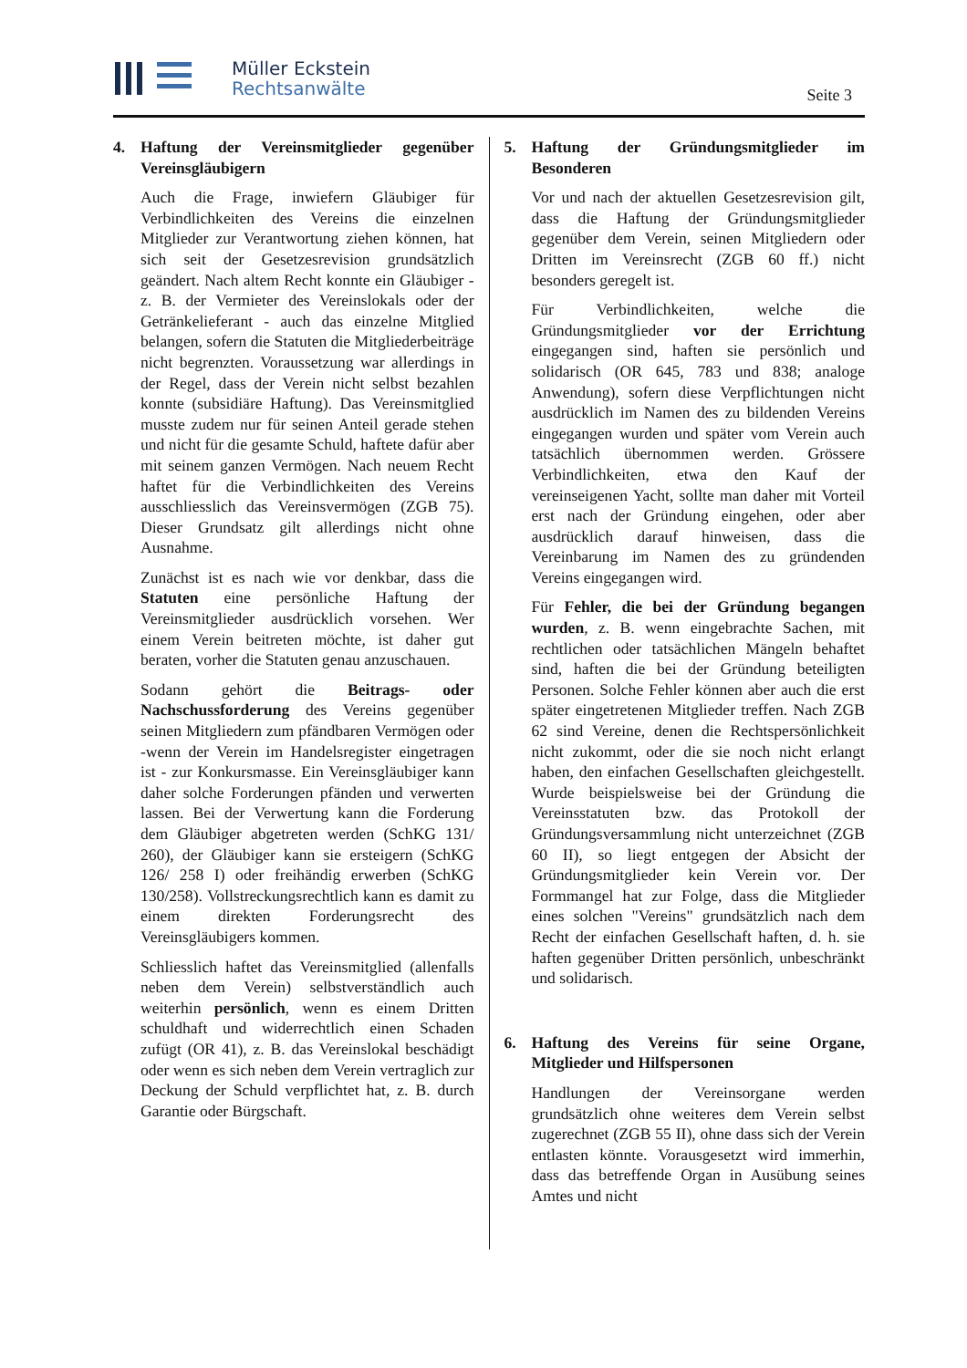Müller Eckstein
Rechtsanwälte
Seite 3
4. Haftung der Vereinsmitglieder gegenüber Vereinsgläubigern
Auch die Frage, inwiefern Gläubiger für Verbindlichkeiten des Vereins die einzelnen Mitglieder zur Verantwortung ziehen können, hat sich seit der Gesetzesrevision grundsätzlich geändert. Nach altem Recht konnte ein Gläubiger - z. B. der Vermieter des Vereinslokals oder der Getränkelieferant - auch das einzelne Mitglied belangen, sofern die Statuten die Mitgliederbeiträge nicht begrenzten. Voraussetzung war allerdings in der Regel, dass der Verein nicht selbst bezahlen konnte (subsidiäre Haftung). Das Vereinsmitglied musste zudem nur für seinen Anteil gerade stehen und nicht für die gesamte Schuld, haftete dafür aber mit seinem ganzen Vermögen. Nach neuem Recht haftet für die Verbindlichkeiten des Vereins ausschliesslich das Vereinsvermögen (ZGB 75). Dieser Grundsatz gilt allerdings nicht ohne Ausnahme.
Zunächst ist es nach wie vor denkbar, dass die Statuten eine persönliche Haftung der Vereinsmitglieder ausdrücklich vorsehen. Wer einem Verein beitreten möchte, ist daher gut beraten, vorher die Statuten genau anzuschauen.
Sodann gehört die Beitrags- oder Nachschussforderung des Vereins gegenüber seinen Mitgliedern zum pfändbaren Vermögen oder -wenn der Verein im Handelsregister eingetragen ist - zur Konkursmasse. Ein Vereinsgläubiger kann daher solche Forderungen pfänden und verwerten lassen. Bei der Verwertung kann die Forderung dem Gläubiger abgetreten werden (SchKG 131/ 260), der Gläubiger kann sie ersteigern (SchKG 126/ 258 I) oder freihändig erwerben (SchKG 130/258). Vollstreckungsrechtlich kann es damit zu einem direkten Forderungsrecht des Vereinsgläubigers kommen.
Schliesslich haftet das Vereinsmitglied (allenfalls neben dem Verein) selbstverständlich auch weiterhin persönlich, wenn es einem Dritten schuldhaft und widerrechtlich einen Schaden zufügt (OR 41), z. B. das Vereinslokal beschädigt oder wenn es sich neben dem Verein vertraglich zur Deckung der Schuld verpflichtet hat, z. B. durch Garantie oder Bürgschaft.
5. Haftung der Gründungsmitglieder im Besonderen
Vor und nach der aktuellen Gesetzesrevision gilt, dass die Haftung der Gründungsmitglieder gegenüber dem Verein, seinen Mitgliedern oder Dritten im Vereinsrecht (ZGB 60 ff.) nicht besonders geregelt ist.
Für Verbindlichkeiten, welche die Gründungsmitglieder vor der Errichtung eingegangen sind, haften sie persönlich und solidarisch (OR 645, 783 und 838; analoge Anwendung), sofern diese Verpflichtungen nicht ausdrücklich im Namen des zu bildenden Vereins eingegangen wurden und später vom Verein auch tatsächlich übernommen werden. Grössere Verbindlichkeiten, etwa den Kauf der vereinseigenen Yacht, sollte man daher mit Vorteil erst nach der Gründung eingehen, oder aber ausdrücklich darauf hinweisen, dass die Vereinbarung im Namen des zu gründenden Vereins eingegangen wird.
Für Fehler, die bei der Gründung begangen wurden, z. B. wenn eingebrachte Sachen, mit rechtlichen oder tatsächlichen Mängeln behaftet sind, haften die bei der Gründung beteiligten Personen. Solche Fehler können aber auch die erst später eingetretenen Mitglieder treffen. Nach ZGB 62 sind Vereine, denen die Rechtspersönlichkeit nicht zukommt, oder die sie noch nicht erlangt haben, den einfachen Gesellschaften gleichgestellt. Wurde beispielsweise bei der Gründung die Vereinsstatuten bzw. das Protokoll der Gründungsversammlung nicht unterzeichnet (ZGB 60 II), so liegt entgegen der Absicht der Gründungsmitglieder kein Verein vor. Der Formmangel hat zur Folge, dass die Mitglieder eines solchen "Vereins" grundsätzlich nach dem Recht der einfachen Gesellschaft haften, d. h. sie haften gegenüber Dritten persönlich, unbeschränkt und solidarisch.
6. Haftung des Vereins für seine Organe, Mitglieder und Hilfspersonen
Handlungen der Vereinsorgane werden grundsätzlich ohne weiteres dem Verein selbst zugerechnet (ZGB 55 II), ohne dass sich der Verein entlasten könnte. Vorausgesetzt wird immerhin, dass das betreffende Organ in Ausübung seines Amtes und nicht